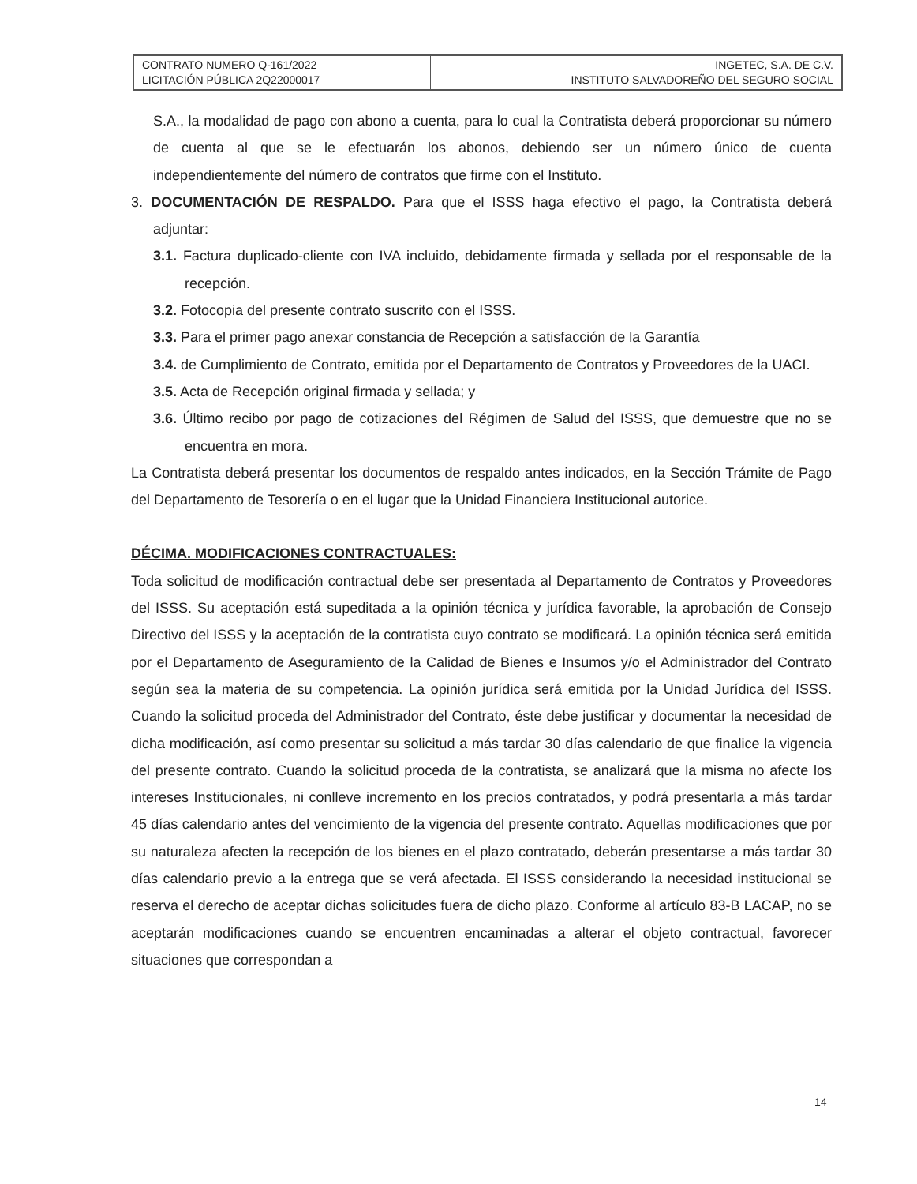| CONTRATO NUMERO Q-161/2022 LICITACIÓN PÚBLICA 2Q22000017 | INGETEC, S.A. DE C.V. INSTITUTO SALVADOREÑO DEL SEGURO SOCIAL |
S.A., la modalidad de pago con abono a cuenta, para lo cual la Contratista deberá proporcionar su número de cuenta al que se le efectuarán los abonos, debiendo ser un número único de cuenta independientemente del número de contratos que firme con el Instituto.
3. DOCUMENTACIÓN DE RESPALDO. Para que el ISSS haga efectivo el pago, la Contratista deberá adjuntar:
3.1. Factura duplicado-cliente con IVA incluido, debidamente firmada y sellada por el responsable de la recepción.
3.2. Fotocopia del presente contrato suscrito con el ISSS.
3.3. Para el primer pago anexar constancia de Recepción a satisfacción de la Garantía
3.4. de Cumplimiento de Contrato, emitida por el Departamento de Contratos y Proveedores de la UACI.
3.5. Acta de Recepción original firmada y sellada; y
3.6. Último recibo por pago de cotizaciones del Régimen de Salud del ISSS, que demuestre que no se encuentra en mora.
La Contratista deberá presentar los documentos de respaldo antes indicados, en la Sección Trámite de Pago del Departamento de Tesorería o en el lugar que la Unidad Financiera Institucional autorice.
DÉCIMA. MODIFICACIONES CONTRACTUALES:
Toda solicitud de modificación contractual debe ser presentada al Departamento de Contratos y Proveedores del ISSS. Su aceptación está supeditada a la opinión técnica y jurídica favorable, la aprobación de Consejo Directivo del ISSS y la aceptación de la contratista cuyo contrato se modificará. La opinión técnica será emitida por el Departamento de Aseguramiento de la Calidad de Bienes e Insumos y/o el Administrador del Contrato según sea la materia de su competencia. La opinión jurídica será emitida por la Unidad Jurídica del ISSS. Cuando la solicitud proceda del Administrador del Contrato, éste debe justificar y documentar la necesidad de dicha modificación, así como presentar su solicitud a más tardar 30 días calendario de que finalice la vigencia del presente contrato. Cuando la solicitud proceda de la contratista, se analizará que la misma no afecte los intereses Institucionales, ni conlleve incremento en los precios contratados, y podrá presentarla a más tardar 45 días calendario antes del vencimiento de la vigencia del presente contrato. Aquellas modificaciones que por su naturaleza afecten la recepción de los bienes en el plazo contratado, deberán presentarse a más tardar 30 días calendario previo a la entrega que se verá afectada. El ISSS considerando la necesidad institucional se reserva el derecho de aceptar dichas solicitudes fuera de dicho plazo. Conforme al artículo 83-B LACAP, no se aceptarán modificaciones cuando se encuentren encaminadas a alterar el objeto contractual, favorecer situaciones que correspondan a
14